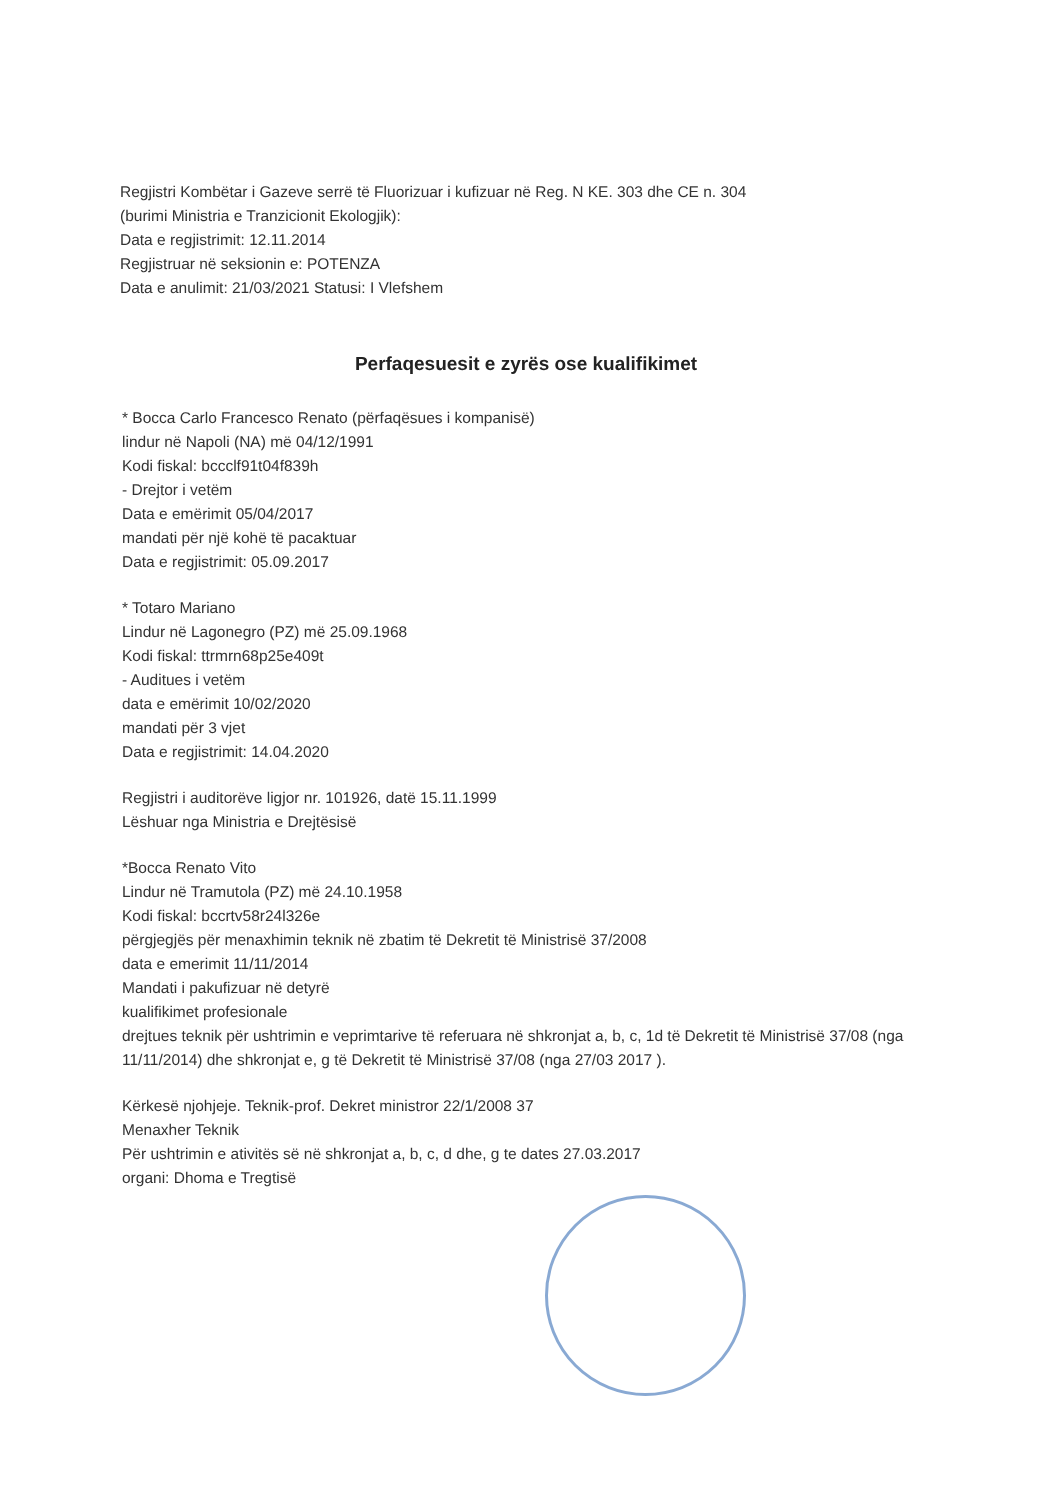Regjistri Kombëtar i Gazeve serrë të Fluorizuar i kufizuar në Reg. N KE. 303 dhe CE n. 304
(burimi Ministria e Tranzicionit Ekologjik):
Data e regjistrimit: 12.11.2014
Regjistruar në seksionin e: POTENZA
Data e anulimit: 21/03/2021 Statusi: I Vlefshem
Perfaqesuesit e zyrës ose kualifikimet
* Bocca Carlo Francesco Renato (përfaqësues i kompanisë)
lindur në Napoli (NA) më 04/12/1991
Kodi fiskal: bccclf91t04f839h
- Drejtor i vetëm
Data e emërimit 05/04/2017
mandati për një kohë të pacaktuar
Data e regjistrimit: 05.09.2017
* Totaro Mariano
Lindur në Lagonegro (PZ) më 25.09.1968
Kodi fiskal: ttrmrn68p25e409t
- Auditues i vetëm
data e emërimit 10/02/2020
mandati për 3 vjet
Data e regjistrimit: 14.04.2020
Regjistri i auditorëve ligjor nr. 101926, datë 15.11.1999
Lëshuar nga Ministria e Drejtësisë
*Bocca Renato Vito
Lindur në Tramutola (PZ) më 24.10.1958
Kodi fiskal: bccrtv58r24l326e
përgjegjës për menaxhimin teknik në zbatim të Dekretit të Ministrisë 37/2008
data e emerimit 11/11/2014
Mandati i pakufizuar në detyrë
kualifikimet profesionale
drejtues teknik për ushtrimin e veprimtarive të referuara në shkronjat a, b, c, 1d të Dekretit të Ministrisë 37/08 (nga 11/11/2014) dhe shkronjat e, g të Dekretit të Ministrisë 37/08 (nga 27/03 2017 ).
Kërkesë njohjeje. Teknik-prof. Dekret ministror 22/1/2008 37
Menaxher Teknik
Për ushtrimin e ativitës së në shkronjat a, b, c, d dhe, g te dates 27.03.2017
organi: Dhoma e Tregtisë